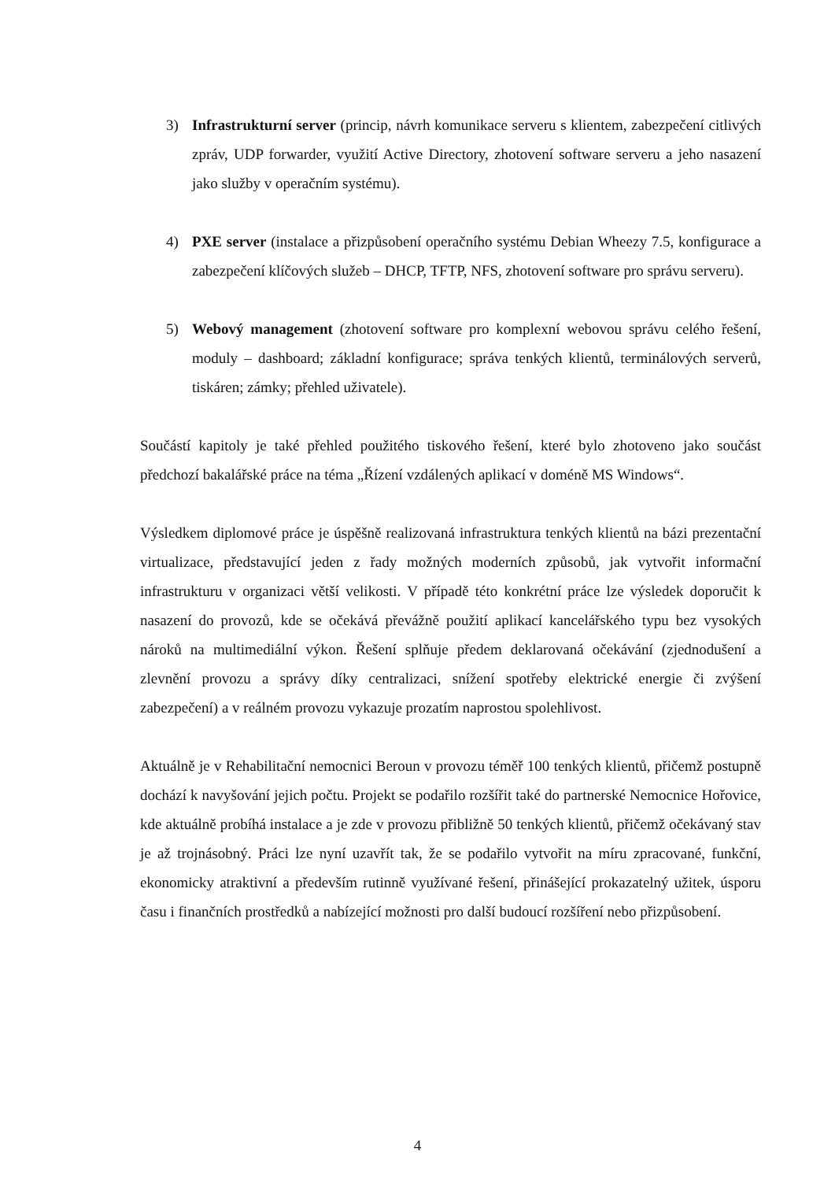3) Infrastrukturní server (princip, návrh komunikace serveru s klientem, zabezpečení citlivých zpráv, UDP forwarder, využití Active Directory, zhotovení software serveru a jeho nasazení jako služby v operačním systému).
4) PXE server (instalace a přizpůsobení operačního systému Debian Wheezy 7.5, konfigurace a zabezpečení klíčových služeb – DHCP, TFTP, NFS, zhotovení software pro správu serveru).
5) Webový management (zhotovení software pro komplexní webovou správu celého řešení, moduly – dashboard; základní konfigurace; správa tenkých klientů, terminálových serverů, tiskáren; zámky; přehled uživatele).
Součástí kapitoly je také přehled použitého tiskového řešení, které bylo zhotoveno jako součást předchozí bakalářské práce na téma „Řízení vzdálených aplikací v doméně MS Windows“.
Výsledkem diplomové práce je úspěšně realizovaná infrastruktura tenkých klientů na bázi prezentační virtualizace, představující jeden z řady možných moderních způsobů, jak vytvořit informační infrastrukturu v organizaci větší velikosti. V případě této konkrétní práce lze výsledek doporučit k nasazení do provozů, kde se očekává převážně použití aplikací kancelářského typu bez vysokých nároků na multimediální výkon. Řešení splňuje předem deklarovaná očekávání (zjednodušení a zlevnění provozu a správy díky centralizaci, snížení spotřeby elektrické energie či zvýšení zabezpečení) a v reálném provozu vykazuje prozatím naprostou spolehlivost.
Aktuálně je v Rehabilitační nemocnici Beroun v provozu téměř 100 tenkých klientů, přičemž postupně dochází k navyšování jejich počtu. Projekt se podařilo rozšířit také do partnerské Nemocnice Hořovice, kde aktuálně probíhá instalace a je zde v provozu přibližně 50 tenkých klientů, přičemž očekávaný stav je až trojnásobný. Práci lze nyní uzavřít tak, že se podařilo vytvořit na míru zpracované, funkční, ekonomicky atraktivní a především rutinně využívané řešení, přinášející prokazatelný užitek, úsporu času i finančních prostředků a nabízející možnosti pro další budoucí rozšíření nebo přizpůsobení.
4